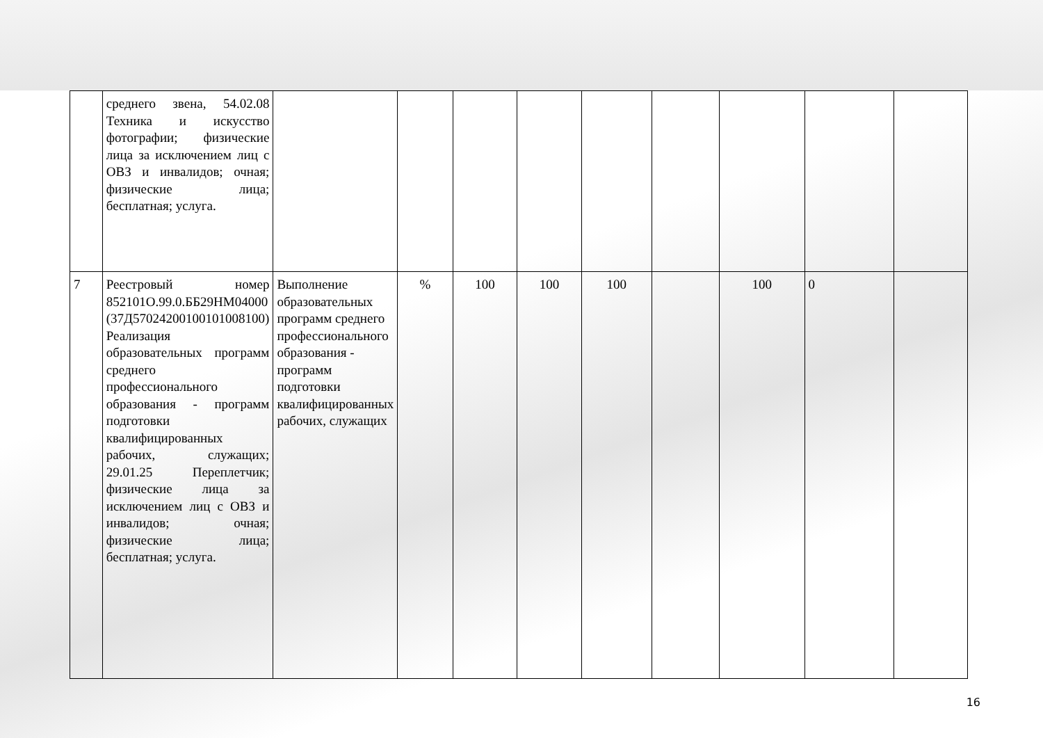| | среднего звена, 54.02.08 Техника и искусство фотографии; физические лица за исключением лиц с ОВЗ и инвалидов; очная; физические лица; бесплатная; услуга. | | | | | | | | | |
| 7 | Реестровый номер 852101О.99.0.ББ29НМ04000 (37Д57024200100101008100) Реализация образовательных программ среднего профессионального образования - программ подготовки квалифицированных рабочих, служащих; 29.01.25 Переплетчик; физические лица за исключением лиц с ОВЗ и инвалидов; очная; физические лица; бесплатная; услуга. | Выполнение образовательных программ среднего профессионального образования - программ подготовки квалифицированных рабочих, служащих | % | 100 | 100 | 100 | | 100 | 0 | |
16